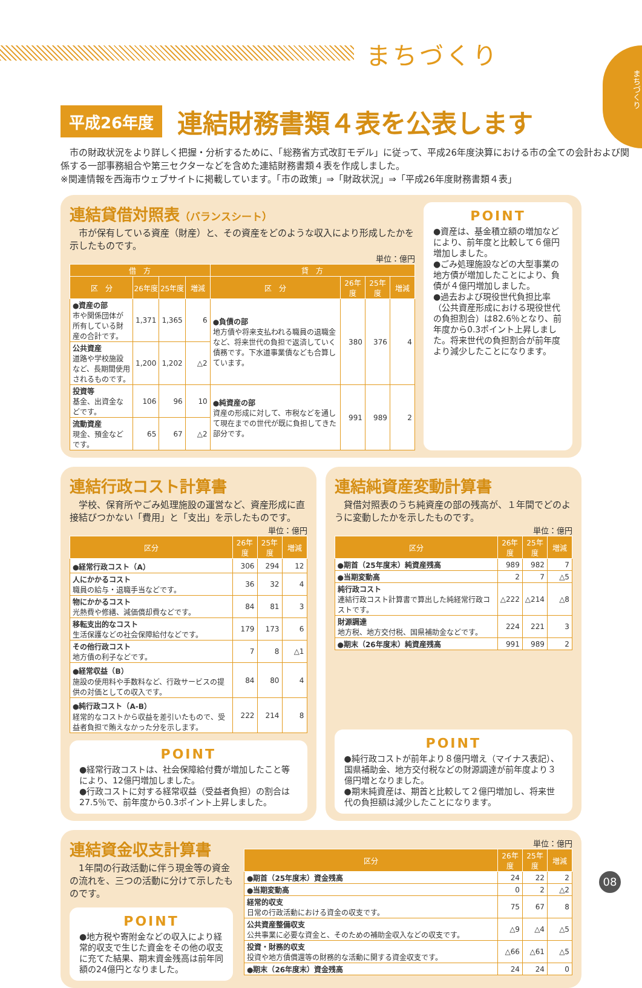まちづくり
まちづくり
平成26年度 連結財務書類４表を公表します
　市の財政状況をより詳しく把握・分析するために、「総務省方式改訂モデル」に従って、平成26年度決算における市の全ての会計および関係する一部事務組合や第三セクターなどを含めた連結財務書類４表を作成しました。
※関連情報を西海市ウェブサイトに掲載しています。「市の政策」⇒「財政状況」⇒「平成26年度財務書類４表」
連結貸借対照表（バランスシート）
　市が保有している資産（財産）と、その資産をどのような収入により形成したかを示したものです。
単位：億円
| 借 方 | | | | 貸 方 | | | |
| --- | --- | --- | --- | --- | --- | --- | --- |
| 区 分 | 26年度 | 25年度 | 増減 | 区 分 | 26年度 | 25年度 | 増減 |
| ●資産の部 市や関係団体が所有している財産の合計です。 | 1,371 | 1,365 | 6 | ●負債の部 地方債や将来支払われる職員の退職金など、将来世代の負担で返済していく債務です。下水道事業債なども合算しています。 | 380 | 376 | 4 |
| 公共資産 道路や学校施設など、長期間使用されるものです。 | 1,200 | 1,202 | △2 | | | | |
| 投資等 基金、出資金などです。 | 106 | 96 | 10 | ●純資産の部 資産の形成に対して、市税などを通して現在までの世代が既に負担してきた部分です。 | 991 | 989 | 2 |
| 流動資産 現金、預金などです。 | 65 | 67 | △2 | | | | |
POINT
●資産は、基金積立額の増加などにより、前年度と比較して６億円増加しました。
●ごみ処理施設などの大型事業の地方債が増加したことにより、負債が４億円増加しました。
●過去および現役世代負担比率（公共資産形成における現役世代の負担割合）は82.6％となり、前年度から0.3ポイント上昇しました。将来世代の負担割合が前年度より減少したことになります。
連結行政コスト計算書
　学校、保育所やごみ処理施設の運営など、資産形成に直接結びつかない「費用」と「支出」を示したものです。
単位：億円
| 区分 | 26年度 | 25年度 | 増減 |
| --- | --- | --- | --- |
| ●経常行政コスト（A） | 306 | 294 | 12 |
| 人にかかるコスト 職員の給与・退職手当などです。 | 36 | 32 | 4 |
| 物にかかるコスト 光熱費や修繕、減価償却費などです。 | 84 | 81 | 3 |
| 移転支出的なコスト 生活保護などの社会保障給付などです。 | 179 | 173 | 6 |
| その他行政コスト 地方債の利子などです。 | 7 | 8 | △1 |
| ●経常収益（B） 施設の使用料や手数料など、行政サービスの提供の対価としての収入です。 | 84 | 80 | 4 |
| ●純行政コスト（A-B） 経常的なコストから収益を差引いたもので、受益者負担で賄えなかった分を示します。 | 222 | 214 | 8 |
POINT
●経常行政コストは、社会保障給付費が増加したこと等により、12億円増加しました。
●行政コストに対する経常収益（受益者負担）の割合は27.5％で、前年度から0.3ポイント上昇しました。
連結純資産変動計算書
　貸借対照表のうち純資産の部の残高が、１年間でどのように変動したかを示したものです。
単位：億円
| 区分 | 26年度 | 25年度 | 増減 |
| --- | --- | --- | --- |
| ●期首（25年度末）純資産残高 | 989 | 982 | 7 |
| ●当期変動高 | 2 | 7 | △5 |
| 純行政コスト 連結行政コスト計算書で算出した純経常行政コストです。 | △222 | △214 | △8 |
| 財源調達 地方税、地方交付税、国県補助金などです。 | 224 | 221 | 3 |
| ●期末（26年度末）純資産残高 | 991 | 989 | 2 |
POINT
●純行政コストが前年より８億円増え（マイナス表記）、国県補助金、地方交付税などの財源調達が前年度より３億円増となりました。
●期末純資産は、期首と比較して２億円増加し、将来世代の負担額は減少したことになります。
連結資金収支計算書
　1年間の行政活動に伴う現金等の資金の流れを、三つの活動に分けて示したものです。
POINT
●地方税や寄附金などの収入により経常的収支で生じた資金をその他の収支に充てた結果、期末資金残高は前年同額の24億円となりました。
単位：億円
| 区分 | 26年度 | 25年度 | 増減 |
| --- | --- | --- | --- |
| ●期首（25年度末）資金残高 | 24 | 22 | 2 |
| ●当期変動高 | 0 | 2 | △2 |
| 経常的収支 日常の行政活動における資金の収支です。 | 75 | 67 | 8 |
| 公共資産整備収支 公共事業に必要な資金と、そのための補助金収入などの収支です。 | △9 | △4 | △5 |
| 投資・財務的収支 投資や地方債償還等の財務的な活動に関する資金収支です。 | △66 | △61 | △5 |
| ●期末（26年度末）資金残高 | 24 | 24 | 0 |
08